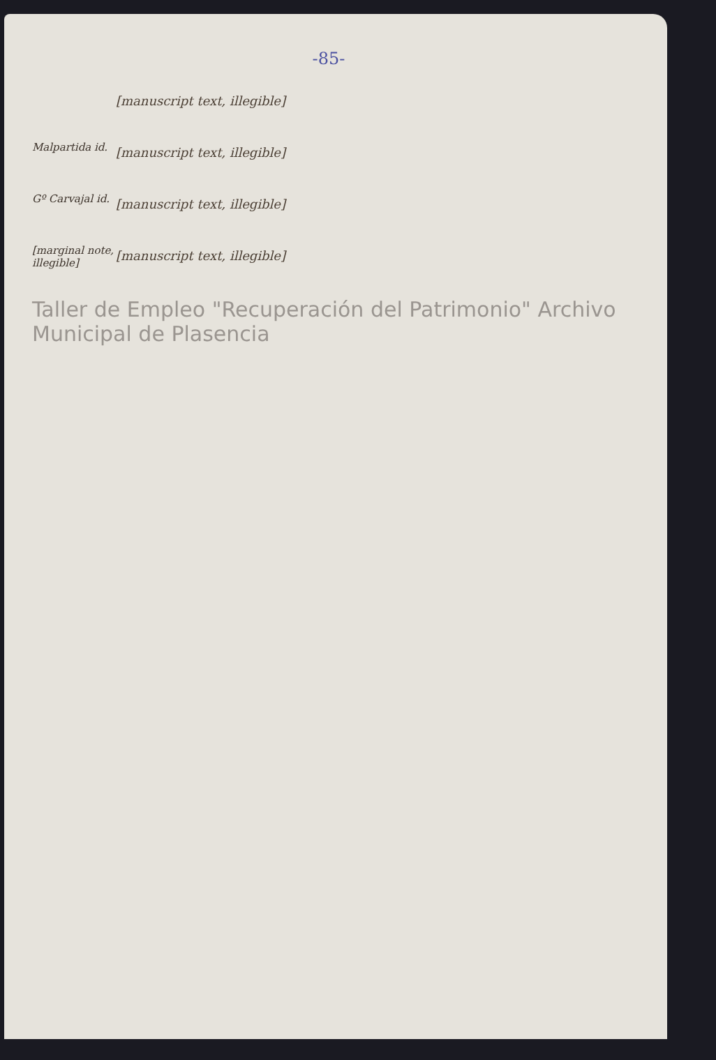-85-
[manuscript text, illegible]
Malpartida id.
[manuscript text, illegible]
Gº Carvajal id.
[manuscript text, illegible]
[marginal note, illegible]
[manuscript text, illegible]
Taller de Empleo "Recuperación del Patrimonio" Archivo Municipal de Plasencia